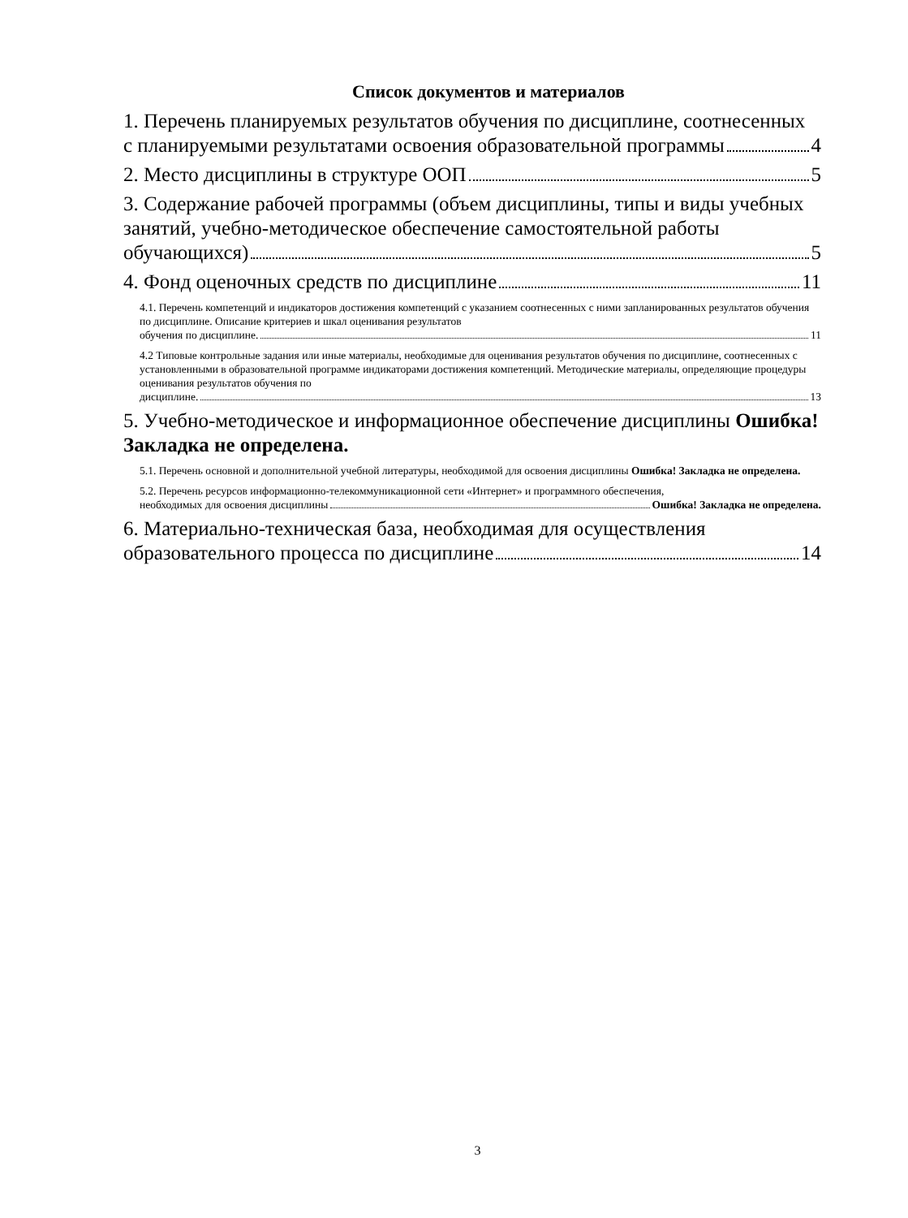Список документов и материалов
1. Перечень планируемых результатов обучения по дисциплине, соотнесенных
с планируемыми результатами освоения образовательной программы 4
2. Место дисциплины в структуре ООП 5
3. Содержание рабочей программы (объем дисциплины, типы и виды учебных занятий, учебно-методическое обеспечение самостоятельной работы
обучающихся) 5
4. Фонд оценочных средств по дисциплине 11
4.1. Перечень компетенций и индикаторов достижения компетенций с указанием соотнесенных с ними запланированных результатов обучения по дисциплине. Описание критериев и шкал оценивания результатов
обучения по дисциплине. 11
4.2 Типовые контрольные задания или иные материалы, необходимые для оценивания результатов обучения по дисциплине, соотнесенных с установленными в образовательной программе индикаторами достижения компетенций. Методические материалы, определяющие процедуры оценивания результатов обучения по
дисциплине. 13
5. Учебно-методическое и информационное обеспечение дисциплины Ошибка! Закладка не определена.
5.1. Перечень основной и дополнительной учебной литературы, необходимой для освоения дисциплины Ошибка! Закладка не определена.
5.2. Перечень ресурсов информационно-телекоммуникационной сети «Интернет» и программного обеспечения,
необходимых для освоения дисциплины Ошибка! Закладка не определена.
6. Материально-техническая база, необходимая для осуществления
образовательного процесса по дисциплине 14
3